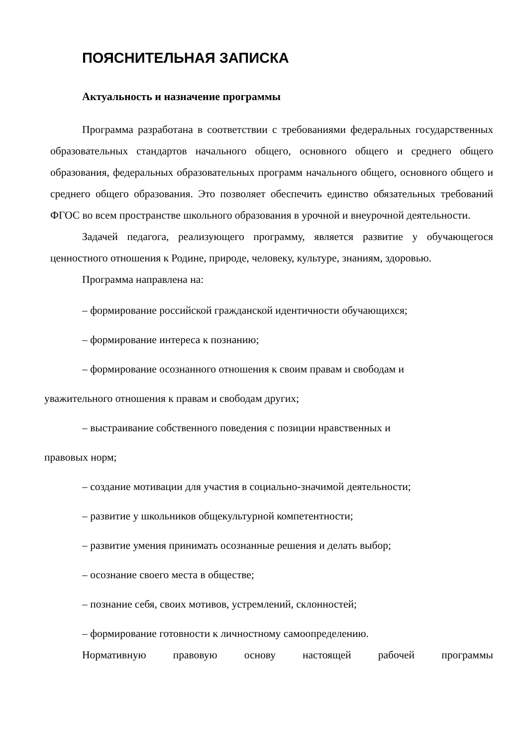ПОЯСНИТЕЛЬНАЯ ЗАПИСКА
Актуальность и назначение программы
Программа разработана в соответствии с требованиями федеральных государственных образовательных стандартов начального общего, основного общего и среднего общего образования, федеральных образовательных программ начального общего, основного общего и среднего общего образования. Это позволяет обеспечить единство обязательных требований ФГОС во всем пространстве школьного образования в урочной и внеурочной деятельности.
Задачей педагога, реализующего программу, является развитие у обучающегося ценностного отношения к Родине, природе, человеку, культуре, знаниям, здоровью.
Программа направлена на:
– формирование российской гражданской идентичности обучающихся;
– формирование интереса к познанию;
– формирование осознанного отношения к своим правам и свободам и
уважительного отношения к правам и свободам других;
– выстраивание собственного поведения с позиции нравственных и
правовых норм;
– создание мотивации для участия в социально-значимой деятельности;
– развитие у школьников общекультурной компетентности;
– развитие умения принимать осознанные решения и делать выбор;
– осознание своего места в обществе;
– познание себя, своих мотивов, устремлений, склонностей;
– формирование готовности к личностному самоопределению.
Нормативную правовую основу настоящей рабочей программы